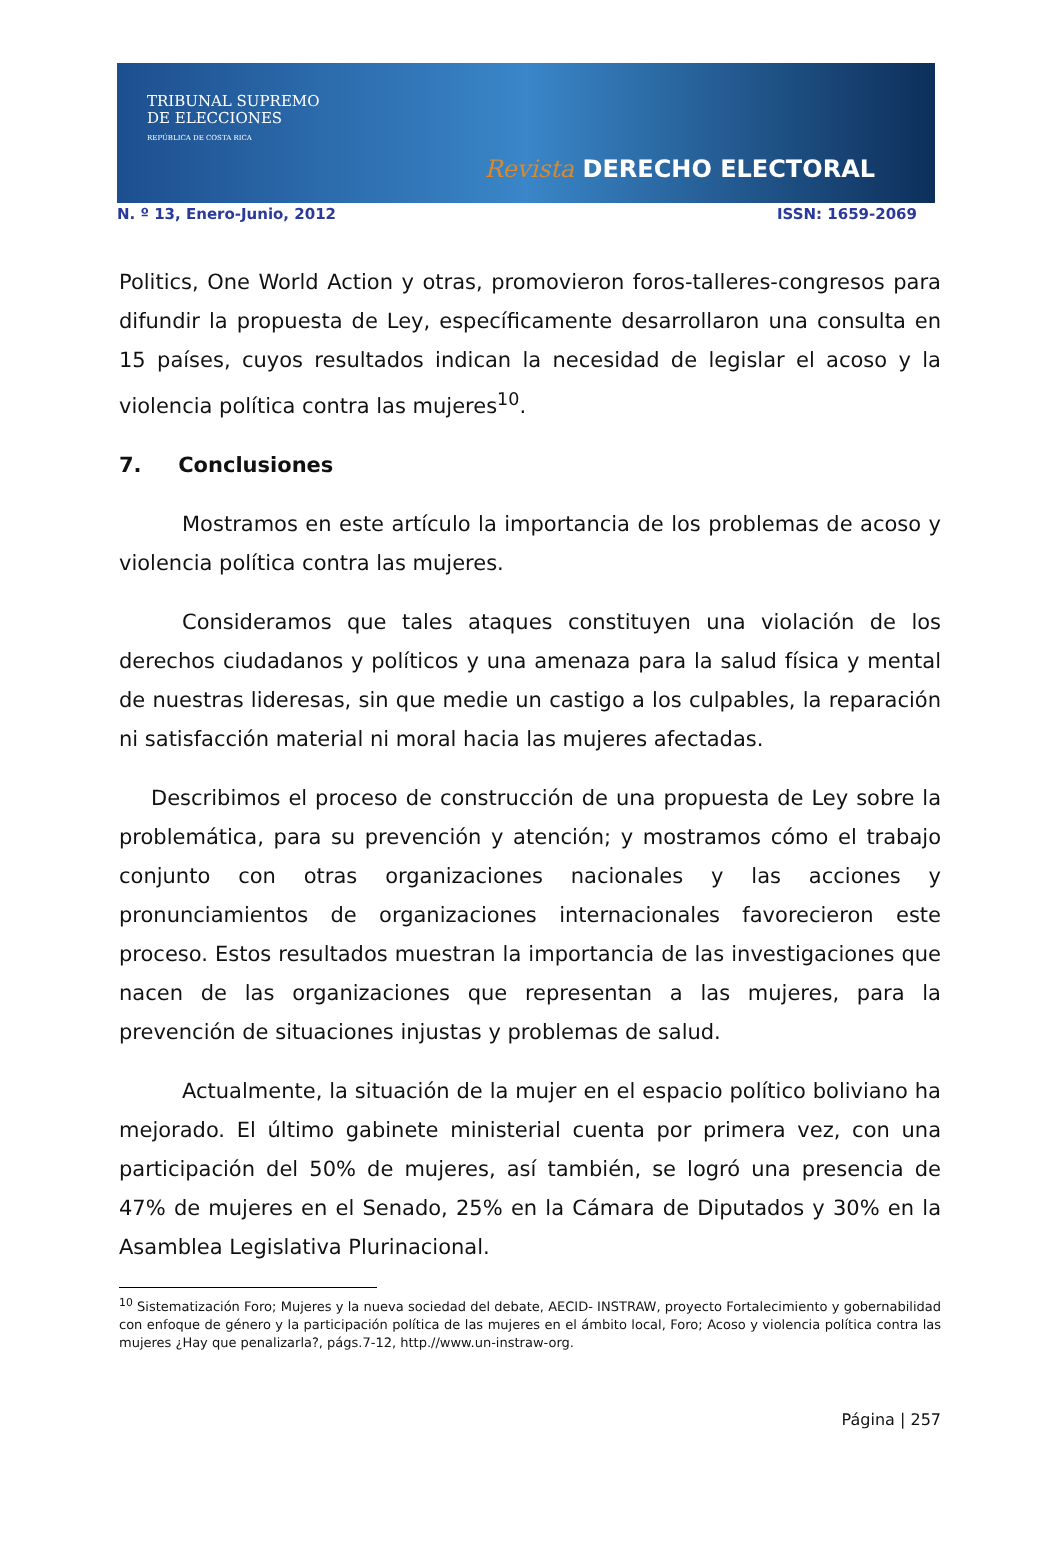TRIBUNAL SUPREMO
DE ELECCIONES
REPÚBLICA DE COSTA RICA
Revista DERECHO ELECTORAL
N. º 13, Enero-Junio, 2012 ISSN: 1659-2069
Politics, One World Action y otras, promovieron foros-talleres-congresos para difundir la propuesta de Ley, específicamente desarrollaron una consulta en 15 países, cuyos resultados indican la necesidad de legislar el acoso y la violencia política contra las mujeres<sup>10</sup>.
7. Conclusiones
Mostramos en este artículo la importancia de los problemas de acoso y violencia política contra las mujeres.
Consideramos que tales ataques constituyen una violación de los derechos ciudadanos y políticos y una amenaza para la salud física y mental de nuestras lideresas, sin que medie un castigo a los culpables, la reparación ni satisfacción material ni moral hacia las mujeres afectadas.
Describimos el proceso de construcción de una propuesta de Ley sobre la problemática, para su prevención y atención; y mostramos cómo el trabajo conjunto con otras organizaciones nacionales y las acciones y pronunciamientos de organizaciones internacionales favorecieron este proceso. Estos resultados muestran la importancia de las investigaciones que nacen de las organizaciones que representan a las mujeres, para la prevención de situaciones injustas y problemas de salud.
Actualmente, la situación de la mujer en el espacio político boliviano ha mejorado. El último gabinete ministerial cuenta por primera vez, con una participación del 50% de mujeres, así también, se logró una presencia de 47% de mujeres en el Senado, 25% en la Cámara de Diputados y 30% en la Asamblea Legislativa Plurinacional.
<sup>10</sup> Sistematización Foro; Mujeres y la nueva sociedad del debate, AECID- INSTRAW, proyecto Fortalecimiento y gobernabilidad con enfoque de género y la participación política de las mujeres en el ámbito local, Foro; Acoso y violencia política contra las mujeres ¿Hay que penalizarla?, págs.7-12, http.//www.un-instraw-org.
Página | 257